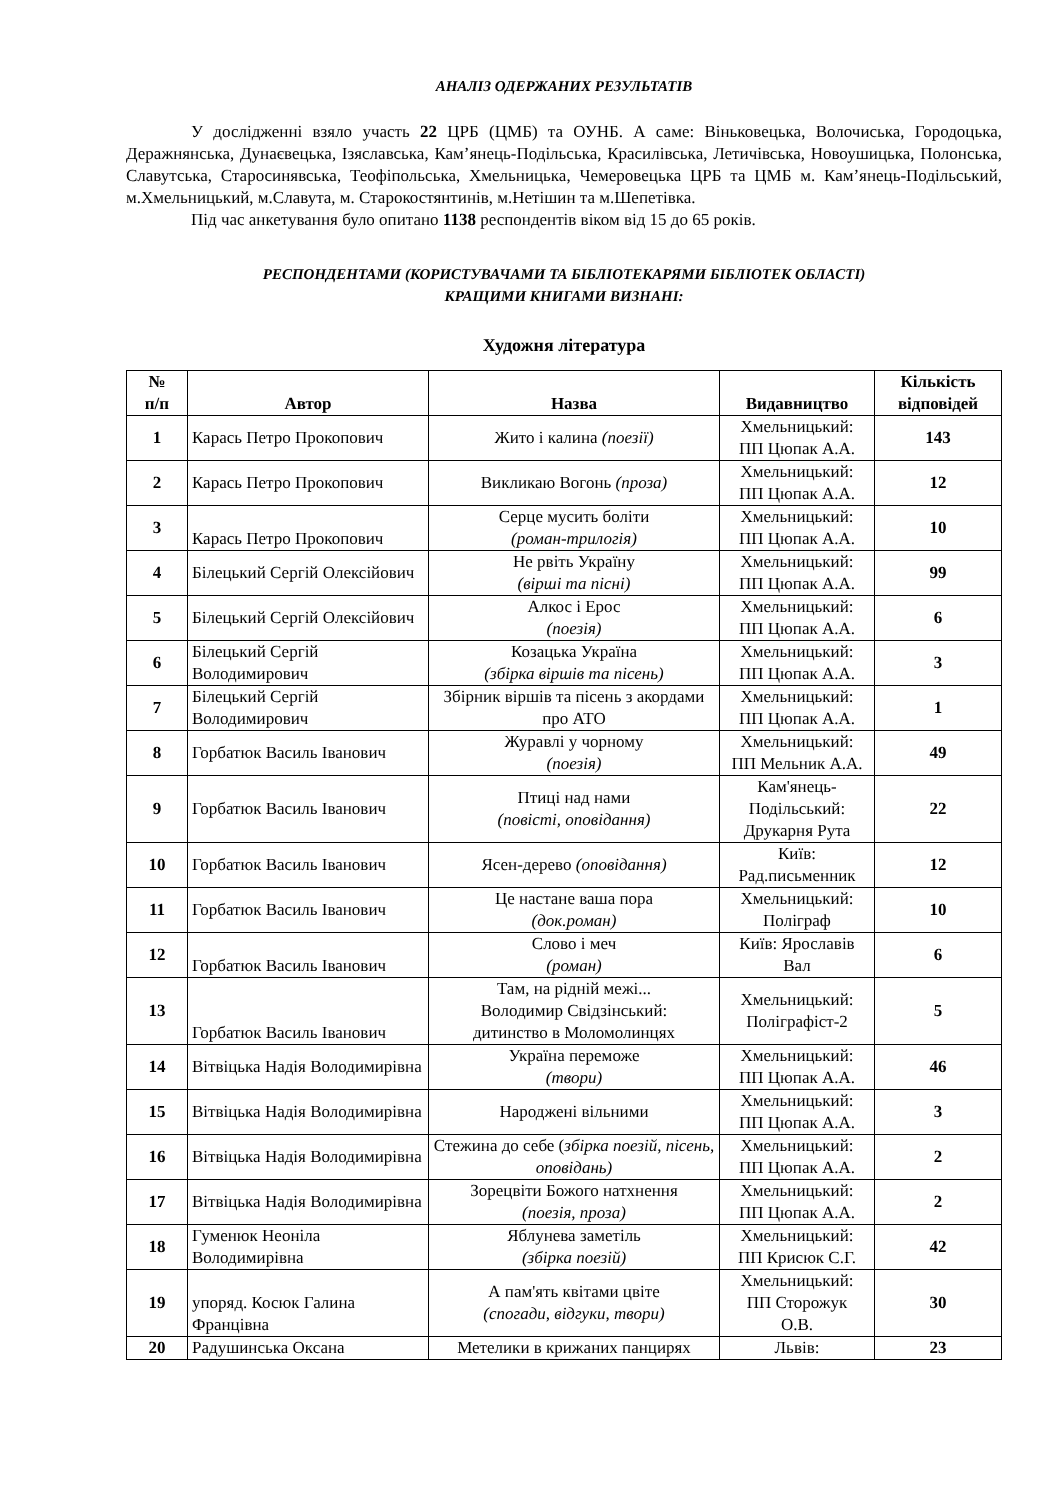АНАЛІЗ ОДЕРЖАНИХ РЕЗУЛЬТАТІВ
У дослідженні взяло участь 22 ЦРБ (ЦМБ) та ОУНБ. А саме: Віньковецька, Волочиська, Городоцька, Деражнянська, Дунаєвецька, Ізяславська, Кам’янець-Подільська, Красилівська, Летичівська, Новоушицька, Полонська, Славутська, Старосинявська, Теофіпольська, Хмельницька, Чемеровецька ЦРБ та ЦМБ м. Кам’янець-Подільський, м.Хмельницький, м.Славута, м. Старокостянтинів, м.Нетішин та м.Шепетівка.
Під час анкетування було опитано 1138 респондентів віком від 15 до 65 років.
РЕСПОНДЕНТАМИ (КОРИСТУВАЧАМИ ТА БІБЛІОТЕКАРЯМИ БІБЛІОТЕК ОБЛАСТІ)
КРАЩИМИ КНИГАМИ ВИЗНАНІ:
Художня література
| № п/п | Автор | Назва | Видавництво | Кількість відповідей |
| --- | --- | --- | --- | --- |
| 1 | Карась Петро Прокопович | Жито і калина (поезії) | Хмельницький: ПП Цюпак А.А. | 143 |
| 2 | Карась Петро Прокопович | Викликаю Вогонь (проза) | Хмельницький: ПП Цюпак А.А. | 12 |
| 3 | Карась Петро Прокопович | Серце мусить боліти (роман-трилогія) | Хмельницький: ПП Цюпак А.А. | 10 |
| 4 | Білецький Сергій Олексійович | Не рвіть Україну (вірші та пісні) | Хмельницький: ПП Цюпак А.А. | 99 |
| 5 | Білецький Сергій Олексійович | Алкос і Ерос (поезія) | Хмельницький: ПП Цюпак А.А. | 6 |
| 6 | Білецький Сергій Володимирович | Козацька Україна (збірка віршів та пісень) | Хмельницький: ПП Цюпак А.А. | 3 |
| 7 | Білецький Сергій Володимирович | Збірник віршів та пісень з акордами про АТО | Хмельницький: ПП Цюпак А.А. | 1 |
| 8 | Горбатюк Василь Іванович | Журавлі у чорному (поезія) | Хмельницький: ПП Мельник А.А. | 49 |
| 9 | Горбатюк Василь Іванович | Птиці над нами (повісті, оповідання) | Кам'янець- Подільський: Друкарня Рута | 22 |
| 10 | Горбатюк Василь Іванович | Ясен-дерево (оповідання) | Київ: Рад.письменник | 12 |
| 11 | Горбатюк Василь Іванович | Це настане ваша пора (док.роман) | Хмельницький: Поліграф | 10 |
| 12 | Горбатюк Василь Іванович | Слово і меч (роман) | Київ: Ярославів Вал | 6 |
| 13 | Горбатюк Василь Іванович | Там, на рідній межі... Володимир Свідзінський: дитинство в Моломолинцях | Хмельницький: Поліграфіст-2 | 5 |
| 14 | Вітвіцька Надія Володимирівна | Україна переможе (твори) | Хмельницький: ПП Цюпак А.А. | 46 |
| 15 | Вітвіцька Надія Володимирівна | Народжені вільними | Хмельницький: ПП Цюпак А.А. | 3 |
| 16 | Вітвіцька Надія Володимирівна | Стежина до себе ( збірка поезій, пісень, оповідань) | Хмельницький: ПП Цюпак А.А. | 2 |
| 17 | Вітвіцька Надія Володимирівна | Зорецвіти Божого натхнення (поезія, проза) | Хмельницький: ПП Цюпак А.А. | 2 |
| 18 | Гуменюк Неоніла Володимирівна | Яблунева заметіль (збірка поезій) | Хмельницький: ПП Крисюк С.Г. | 42 |
| 19 | упоряд. Косюк Галина Францівна | А пам'ять квітами цвіте (спогади, відгуки, твори) | Хмельницький: ПП Сторожук О.В. | 30 |
| 20 | Радушинська Оксана | Метелики в крижаних панцирях | Львів: | 23 |